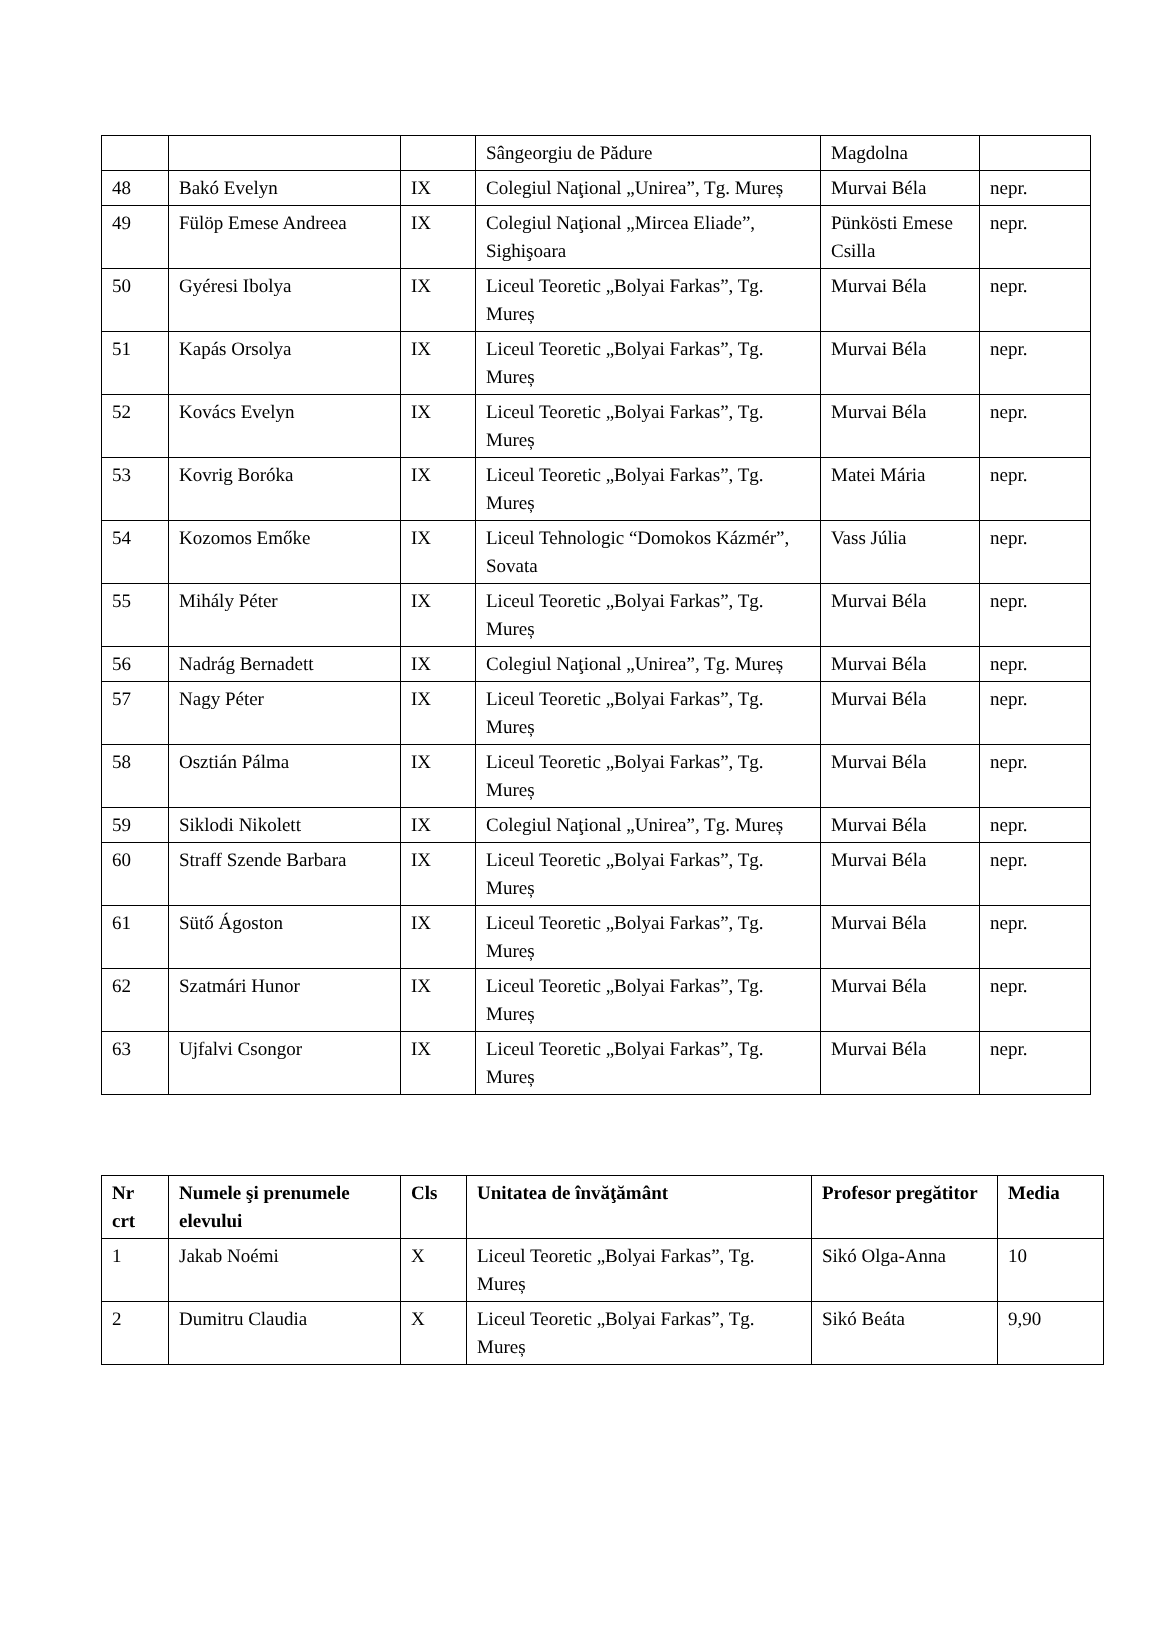| | | | Sângeorgiu de Pădure | Magdolna | |
| 48 | Bakó Evelyn | IX | Colegiul Naţional „Unirea”, Tg. Mureș | Murvai Béla | nepr. |
| 49 | Fülöp Emese Andreea | IX | Colegiul Naţional „Mircea Eliade”, Sighişoara | Pünkösti Emese Csilla | nepr. |
| 50 | Gyéresi Ibolya | IX | Liceul Teoretic „Bolyai Farkas”, Tg. Mureș | Murvai Béla | nepr. |
| 51 | Kapás Orsolya | IX | Liceul Teoretic „Bolyai Farkas”, Tg. Mureș | Murvai Béla | nepr. |
| 52 | Kovács Evelyn | IX | Liceul Teoretic „Bolyai Farkas”, Tg. Mureș | Murvai Béla | nepr. |
| 53 | Kovrig Boróka | IX | Liceul Teoretic „Bolyai Farkas”, Tg. Mureș | Matei Mária | nepr. |
| 54 | Kozomos Emőke | IX | Liceul Tehnologic “Domokos Kázmér”, Sovata | Vass Júlia | nepr. |
| 55 | Mihály Péter | IX | Liceul Teoretic „Bolyai Farkas”, Tg. Mureș | Murvai Béla | nepr. |
| 56 | Nadrág Bernadett | IX | Colegiul Naţional „Unirea”, Tg. Mureș | Murvai Béla | nepr. |
| 57 | Nagy Péter | IX | Liceul Teoretic „Bolyai Farkas”, Tg. Mureș | Murvai Béla | nepr. |
| 58 | Osztián Pálma | IX | Liceul Teoretic „Bolyai Farkas”, Tg. Mureș | Murvai Béla | nepr. |
| 59 | Siklodi Nikolett | IX | Colegiul Naţional „Unirea”, Tg. Mureș | Murvai Béla | nepr. |
| 60 | Straff Szende Barbara | IX | Liceul Teoretic „Bolyai Farkas”, Tg. Mureș | Murvai Béla | nepr. |
| 61 | Sütő Ágoston | IX | Liceul Teoretic „Bolyai Farkas”, Tg. Mureș | Murvai Béla | nepr. |
| 62 | Szatmári Hunor | IX | Liceul Teoretic „Bolyai Farkas”, Tg. Mureș | Murvai Béla | nepr. |
| 63 | Ujfalvi Csongor | IX | Liceul Teoretic „Bolyai Farkas”, Tg. Mureș | Murvai Béla | nepr. |
| Nr crt | Numele şi prenumele elevului | Cls | Unitatea de învăţământ | Profesor pregătitor | Media |
| --- | --- | --- | --- | --- | --- |
| 1 | Jakab Noémi | X | Liceul Teoretic „Bolyai Farkas”, Tg. Mureș | Sikó Olga-Anna | 10 |
| 2 | Dumitru Claudia | X | Liceul Teoretic „Bolyai Farkas”, Tg. Mureș | Sikó Beáta | 9,90 |